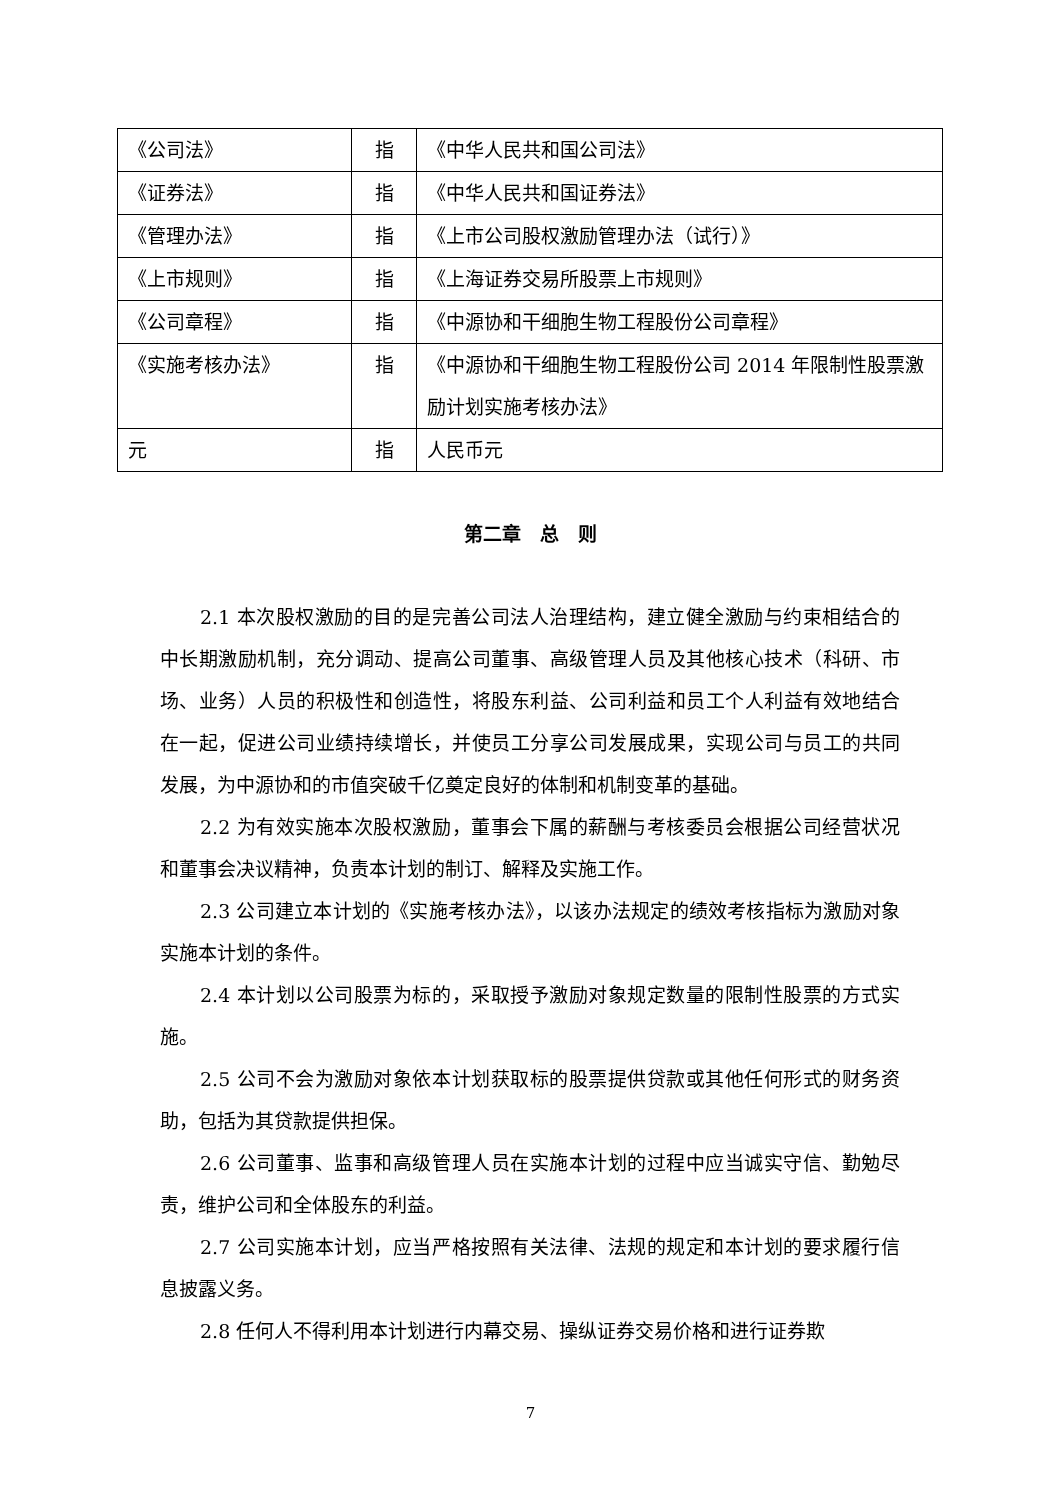| 《公司法》 | 指 | 《中华人民共和国公司法》 |
| 《证券法》 | 指 | 《中华人民共和国证券法》 |
| 《管理办法》 | 指 | 《上市公司股权激励管理办法（试行）》 |
| 《上市规则》 | 指 | 《上海证券交易所股票上市规则》 |
| 《公司章程》 | 指 | 《中源协和干细胞生物工程股份公司章程》 |
| 《实施考核办法》 | 指 | 《中源协和干细胞生物工程股份公司 2014 年限制性股票激励计划实施考核办法》 |
| 元 | 指 | 人民币元 |
第二章　总　则
2.1 本次股权激励的目的是完善公司法人治理结构，建立健全激励与约束相结合的中长期激励机制，充分调动、提高公司董事、高级管理人员及其他核心技术（科研、市场、业务）人员的积极性和创造性，将股东利益、公司利益和员工个人利益有效地结合在一起，促进公司业绩持续增长，并使员工分享公司发展成果，实现公司与员工的共同发展，为中源协和的市值突破千亿奠定良好的体制和机制变革的基础。
2.2 为有效实施本次股权激励，董事会下属的薪酬与考核委员会根据公司经营状况和董事会决议精神，负责本计划的制订、解释及实施工作。
2.3 公司建立本计划的《实施考核办法》，以该办法规定的绩效考核指标为激励对象实施本计划的条件。
2.4 本计划以公司股票为标的，采取授予激励对象规定数量的限制性股票的方式实施。
2.5 公司不会为激励对象依本计划获取标的股票提供贷款或其他任何形式的财务资助，包括为其贷款提供担保。
2.6 公司董事、监事和高级管理人员在实施本计划的过程中应当诚实守信、勤勉尽责，维护公司和全体股东的利益。
2.7 公司实施本计划，应当严格按照有关法律、法规的规定和本计划的要求履行信息披露义务。
2.8 任何人不得利用本计划进行内幕交易、操纵证券交易价格和进行证券欺
7